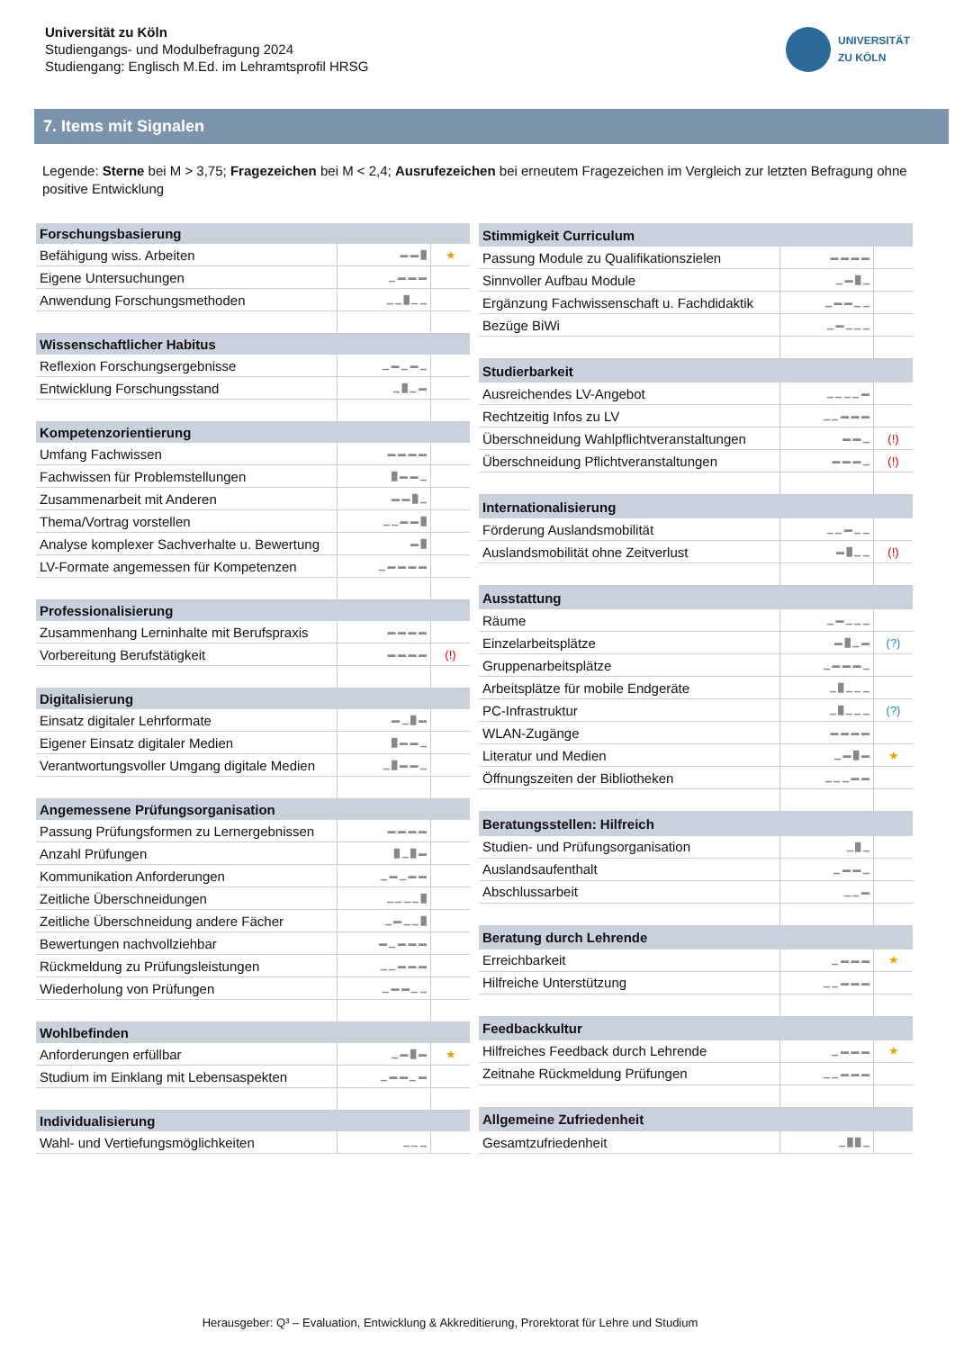Universität zu Köln
Studiengangs- und Modulbefragung 2024
Studiengang: Englisch M.Ed. im Lehramtsprofil HRSG
UNIVERSITÄT
ZU KÖLN
7. Items mit Signalen
Legende: Sterne bei M > 3,75; Fragezeichen bei M < 2,4; Ausrufezeichen bei erneutem Fragezeichen im Vergleich zur letzten Befragung ohne positive Entwicklung
| Forschungsbasierung | | |
| --- | --- | --- |
| Befähigung wiss. Arbeiten | ▬ ▬ █ | ★ |
| Eigene Untersuchungen | ▁ ▬ ▬ ▬ | |
| Anwendung Forschungsmethoden | ▁ ▁ █ ▁ ▁ | |
| Wissenschaftlicher Habitus | | |
| Reflexion Forschungsergebnisse | ▁ ▬ ▁ ▬ ▁ | |
| Entwicklung Forschungsstand | ▁ █ ▁ ▬ | |
| Kompetenzorientierung | | |
| Umfang Fachwissen | ▬ ▬ ▬ ▬ | |
| Fachwissen für Problemstellungen | █ ▬ ▬ ▁ | |
| Zusammenarbeit mit Anderen | ▬ ▬ █ ▁ | |
| Thema/Vortrag vorstellen | ▁ ▁ ▬ ▬ █ | |
| Analyse komplexer Sachverhalte u. Bewertung | ▬ █ | |
| LV-Formate angemessen für Kompetenzen | ▁ ▬ ▬ ▬ ▬ | |
| Professionalisierung | | |
| Zusammenhang Lerninhalte mit Berufspraxis | ▬ ▬ ▬ ▬ | |
| Vorbereitung Berufstätigkeit | ▬ ▬ ▬ ▬ | (!) |
| Digitalisierung | | |
| Einsatz digitaler Lehrformate | ▬ ▁ █ ▬ | |
| Eigener Einsatz digitaler Medien | █ ▬ ▬ ▁ | |
| Verantwortungsvoller Umgang digitale Medien | ▁ █ ▬ ▬ ▁ | |
| Angemessene Prüfungsorganisation | | |
| Passung Prüfungsformen zu Lernergebnissen | ▬ ▬ ▬ ▬ | |
| Anzahl Prüfungen | █ ▁ █ ▬ | |
| Kommunikation Anforderungen | ▁ ▬ ▁ ▬ ▬ | |
| Zeitliche Überschneidungen | ▁ ▁ ▁ ▁ █ | |
| Zeitliche Überschneidung andere Fächer | ▁ ▬ ▁ ▁ █ | |
| Bewertungen nachvollziehbar | ▬ ▁ ▬ ▬ ▬ | |
| Rückmeldung zu Prüfungsleistungen | ▁ ▁ ▬ ▬ ▬ | |
| Wiederholung von Prüfungen | ▁ ▬ ▬ ▁ ▁ | |
| Wohlbefinden | | |
| Anforderungen erfüllbar | ▁ ▬ █ ▬ | ★ |
| Studium im Einklang mit Lebensaspekten | ▁ ▬ ▬ ▁ ▬ | |
| Individualisierung | | |
| Wahl- und Vertiefungsmöglichkeiten | ▁ ▁ ▁ | |
| Stimmigkeit Curriculum | | |
| --- | --- | --- |
| Passung Module zu Qualifikationszielen | ▬ ▬ ▬ ▬ | |
| Sinnvoller Aufbau Module | ▁ ▬ █ ▁ | |
| Ergänzung Fachwissenschaft u. Fachdidaktik | ▁ ▬ ▬ ▁ ▁ | |
| Bezüge BiWi | ▁ ▬ ▁ ▁ ▁ | |
| Studierbarkeit | | |
| Ausreichendes LV-Angebot | ▁ ▁ ▁ ▁ ▬ | |
| Rechtzeitig Infos zu LV | ▁ ▁ ▬ ▬ ▬ | |
| Überschneidung Wahlpflichtveranstaltungen | ▬ ▬ ▁ | (!) |
| Überschneidung Pflichtveranstaltungen | ▬ ▬ ▬ ▁ | (!) |
| Internationalisierung | | |
| Förderung Auslandsmobilität | ▁ ▁ ▬ ▁ ▁ | |
| Auslandsmobilität ohne Zeitverlust | ▬ █ ▁ ▁ | (!) |
| Ausstattung | | |
| Räume | ▁ ▬ ▁ ▁ ▁ | |
| Einzelarbeitsplätze | ▬ █ ▁ ▬ | (?) |
| Gruppenarbeitsplätze | ▁ ▬ ▬ ▬ ▁ | |
| Arbeitsplätze für mobile Endgeräte | ▁ █ ▁ ▁ ▁ | |
| PC-Infrastruktur | ▁ █ ▁ ▁ ▁ | (?) |
| WLAN-Zugänge | ▬ ▬ ▬ ▬ | |
| Literatur und Medien | ▁ ▬ █ ▬ | ★ |
| Öffnungszeiten der Bibliotheken | ▁ ▁ ▁ ▬ ▬ | |
| Beratungsstellen: Hilfreich | | |
| Studien- und Prüfungsorganisation | ▁ █ ▁ | |
| Auslandsaufenthalt | ▁ ▬ ▬ ▁ | |
| Abschlussarbeit | ▁ ▁ ▬ | |
| Beratung durch Lehrende | | |
| Erreichbarkeit | ▁ ▬ ▬ ▬ | ★ |
| Hilfreiche Unterstützung | ▁ ▁ ▬ ▬ ▬ | |
| Feedbackkultur | | |
| Hilfreiches Feedback durch Lehrende | ▁ ▬ ▬ ▬ | ★ |
| Zeitnahe Rückmeldung Prüfungen | ▁ ▁ ▬ ▬ ▬ | |
| Allgemeine Zufriedenheit | | |
| Gesamtzufriedenheit | ▁ █ █ ▁ | |
Herausgeber: Q³ – Evaluation, Entwicklung & Akkreditierung, Prorektorat für Lehre und Studium